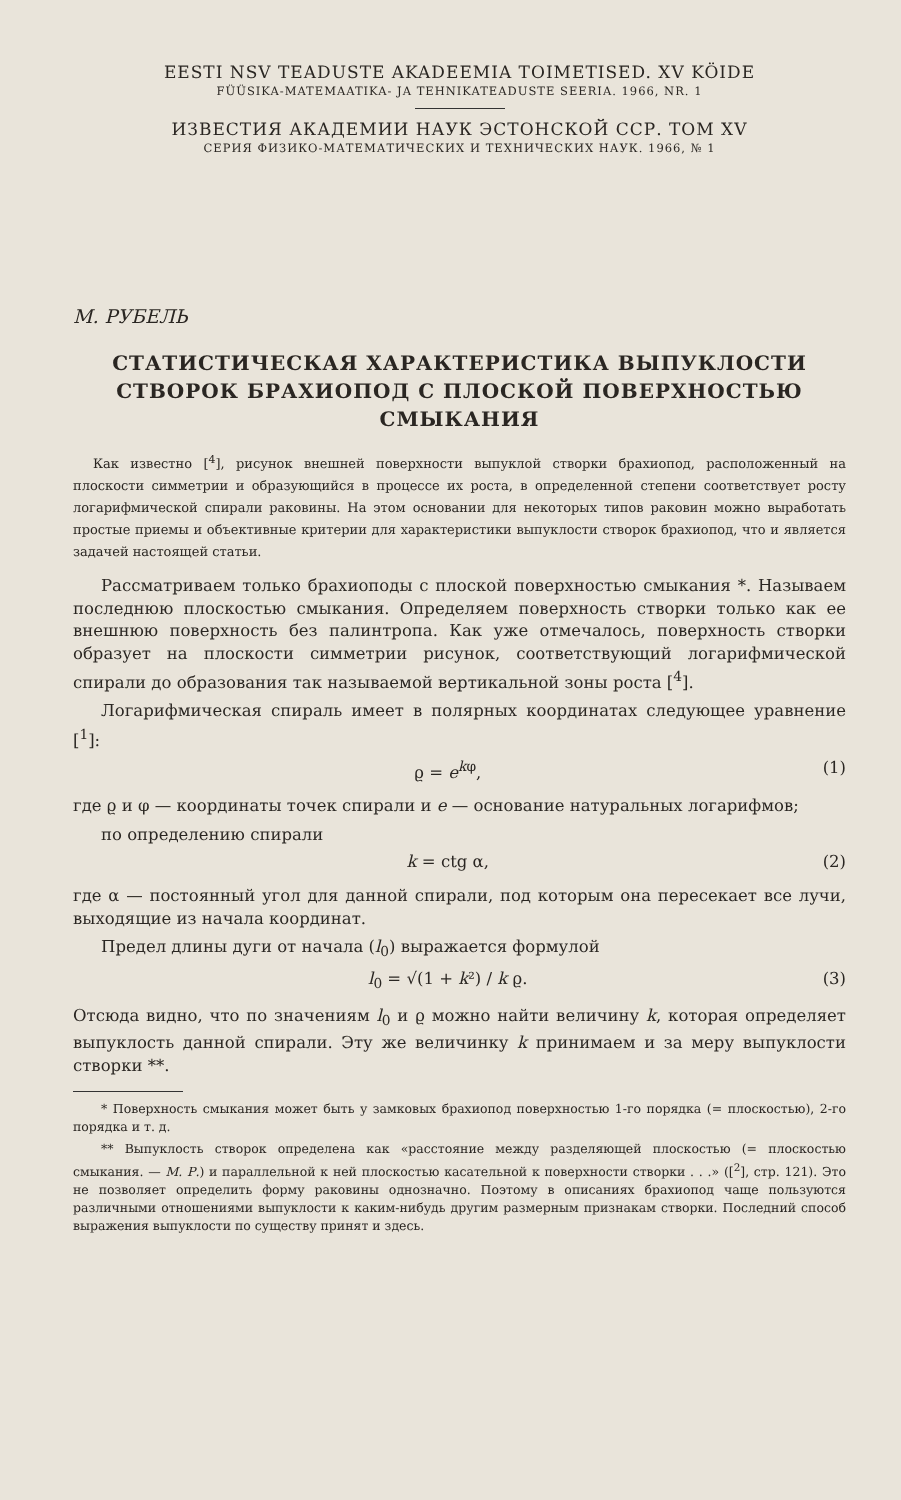EESTI NSV TEADUSTE AKADEEMIA TOIMETISED. XV KÖIDE
FÜÜSIKA-MATEMAATIKA- JA TEHNIKATEADUSTE SEERIA. 1966, NR. 1
ИЗВЕСТИЯ АКАДЕМИИ НАУК ЭСТОНСКОЙ ССР. ТОМ XV
СЕРИЯ ФИЗИКО-МАТЕМАТИЧЕСКИХ И ТЕХНИЧЕСКИХ НАУК. 1966, № 1
М. РУБЕЛЬ
СТАТИСТИЧЕСКАЯ ХАРАКТЕРИСТИКА ВЫПУКЛОСТИ
СТВОРОК БРАХИОПОД С ПЛОСКОЙ ПОВЕРХНОСТЬЮ
СМЫКАНИЯ
Как известно [<sup>4</sup>], рисунок внешней поверхности выпуклой створки брахиопод, расположенный на плоскости симметрии и образующийся в процессе их роста, в определенной степени соответствует росту логарифмической спирали раковины. На этом основании для некоторых типов раковин можно выработать простые приемы и объективные критерии для характеристики выпуклости створок брахиопод, что и является задачей настоящей статьи.
Рассматриваем только брахиоподы с плоской поверхностью смыкания *. Называем последнюю плоскостью смыкания. Определяем поверхность створки только как ее внешнюю поверхность без палинтропа. Как уже отмечалось, поверхность створки образует на плоскости симметрии рисунок, соответствующий логарифмической спирали до образования так называемой вертикальной зоны роста [<sup>4</sup>].
Логарифмическая спираль имеет в полярных координатах следующее уравнение [<sup>1</sup>]:
ϱ = e<sup>kφ</sup>, (1)
где ϱ и φ — координаты точек спирали и e — основание натуральных логарифмов;
по определению спирали
k = ctg α, (2)
где α — постоянный угол для данной спирали, под которым она пересекает все лучи, выходящие из начала координат.
Предел длины дуги от начала (l<sub>0</sub>) выражается формулой
l<sub>0</sub> = √(1 + k²) / k ϱ. (3)
Отсюда видно, что по значениям l<sub>0</sub> и ϱ можно найти величину k, которая определяет выпуклость данной спирали. Эту же величинку k принимаем и за меру выпуклости створки **.
* Поверхность смыкания может быть у замковых брахиопод поверхностью 1-го порядка (= плоскостью), 2-го порядка и т. д.
** Выпуклость створок определена как «расстояние между разделяющей плоскостью (= плоскостью смыкания. — М. Р.) и параллельной к ней плоскостью касательной к поверхности створки . . .» ([<sup>2</sup>], стр. 121). Это не позволяет определить форму раковины однозначно. Поэтому в описаниях брахиопод чаще пользуются различными отношениями выпуклости к каким-нибудь другим размерным признакам створки. Последний способ выражения выпуклости по существу принят и здесь.